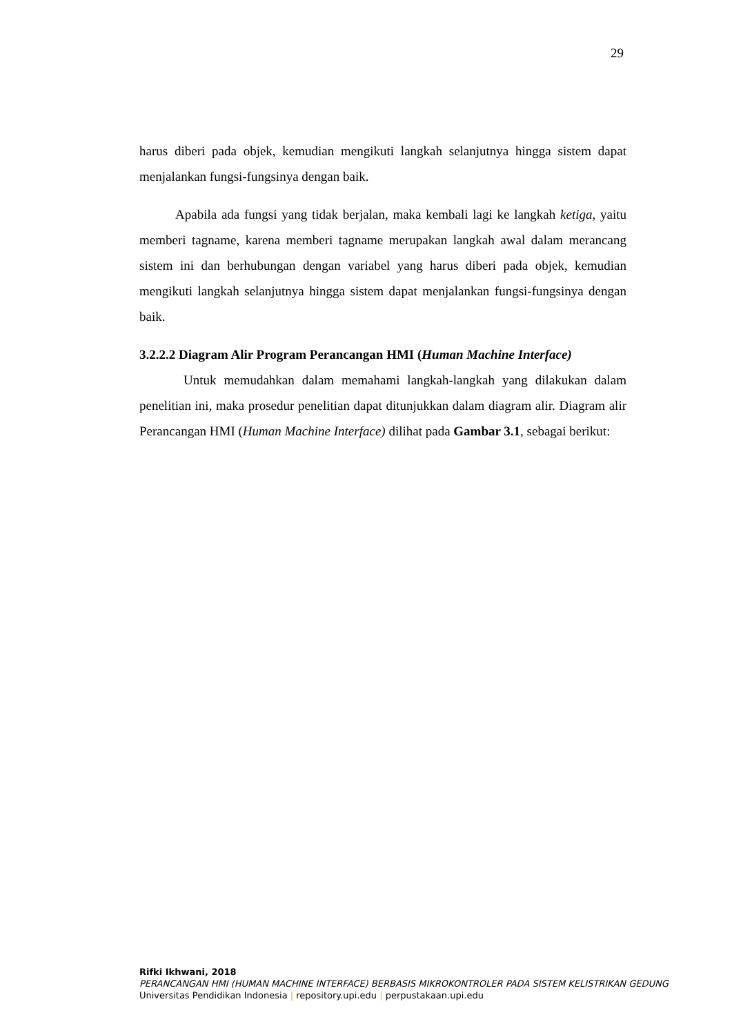29
harus diberi pada objek, kemudian mengikuti langkah selanjutnya hingga sistem dapat menjalankan fungsi-fungsinya dengan baik.
Apabila ada fungsi yang tidak berjalan, maka kembali lagi ke langkah ketiga, yaitu memberi tagname, karena memberi tagname merupakan langkah awal dalam merancang sistem ini dan berhubungan dengan variabel yang harus diberi pada objek, kemudian mengikuti langkah selanjutnya hingga sistem dapat menjalankan fungsi-fungsinya dengan baik.
3.2.2.2 Diagram Alir Program Perancangan HMI (Human Machine Interface)
Untuk memudahkan dalam memahami langkah-langkah yang dilakukan dalam penelitian ini, maka prosedur penelitian dapat ditunjukkan dalam diagram alir. Diagram alir Perancangan HMI (Human Machine Interface) dilihat pada Gambar 3.1, sebagai berikut:
Rifki Ikhwani, 2018
PERANCANGAN HMI (HUMAN MACHINE INTERFACE) BERBASIS MIKROKONTROLER PADA SISTEM KELISTRIKAN GEDUNG
Universitas Pendidikan Indonesia | repository.upi.edu | perpustakaan.upi.edu